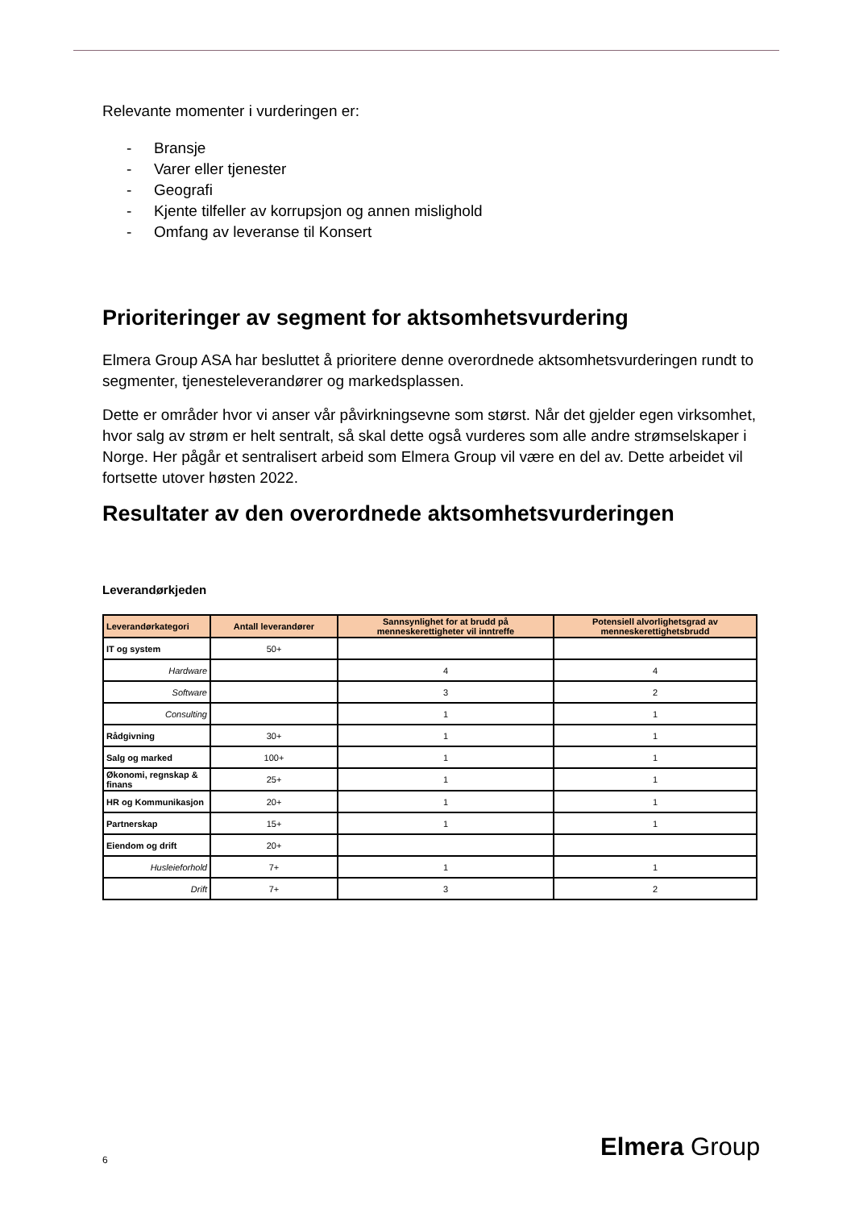Relevante momenter i vurderingen er:
- Bransje
- Varer eller tjenester
- Geografi
- Kjente tilfeller av korrupsjon og annen mislighold
- Omfang av leveranse til Konsert
Prioriteringer av segment for aktsomhetsvurdering
Elmera Group ASA har besluttet å prioritere denne overordnede aktsomhetsvurderingen rundt to segmenter, tjenesteleverandører og markedsplassen.
Dette er områder hvor vi anser vår påvirkningsevne som størst. Når det gjelder egen virksomhet, hvor salg av strøm er helt sentralt, så skal dette også vurderes som alle andre strømselskaper i Norge. Her pågår et sentralisert arbeid som Elmera Group vil være en del av. Dette arbeidet vil fortsette utover høsten 2022.
Resultater av den overordnede aktsomhetsvurderingen
Leverandørkjeden
| Leverandørkategori | Antall leverandører | Sannsynlighet for at brudd på menneskerettigheter vil inntreffe | Potensiell alvorlighetsgrad av menneskerettighetsbrudd |
| --- | --- | --- | --- |
| IT og system | 50+ | | |
| Hardware | | 4 | 4 |
| Software | | 3 | 2 |
| Consulting | | 1 | 1 |
| Rådgivning | 30+ | 1 | 1 |
| Salg og marked | 100+ | 1 | 1 |
| Økonomi, regnskap & finans | 25+ | 1 | 1 |
| HR og Kommunikasjon | 20+ | 1 | 1 |
| Partnerskap | 15+ | 1 | 1 |
| Eiendom og drift | 20+ | | |
| Husleieforhold | 7+ | 1 | 1 |
| Drift | 7+ | 3 | 2 |
6 Elmera Group